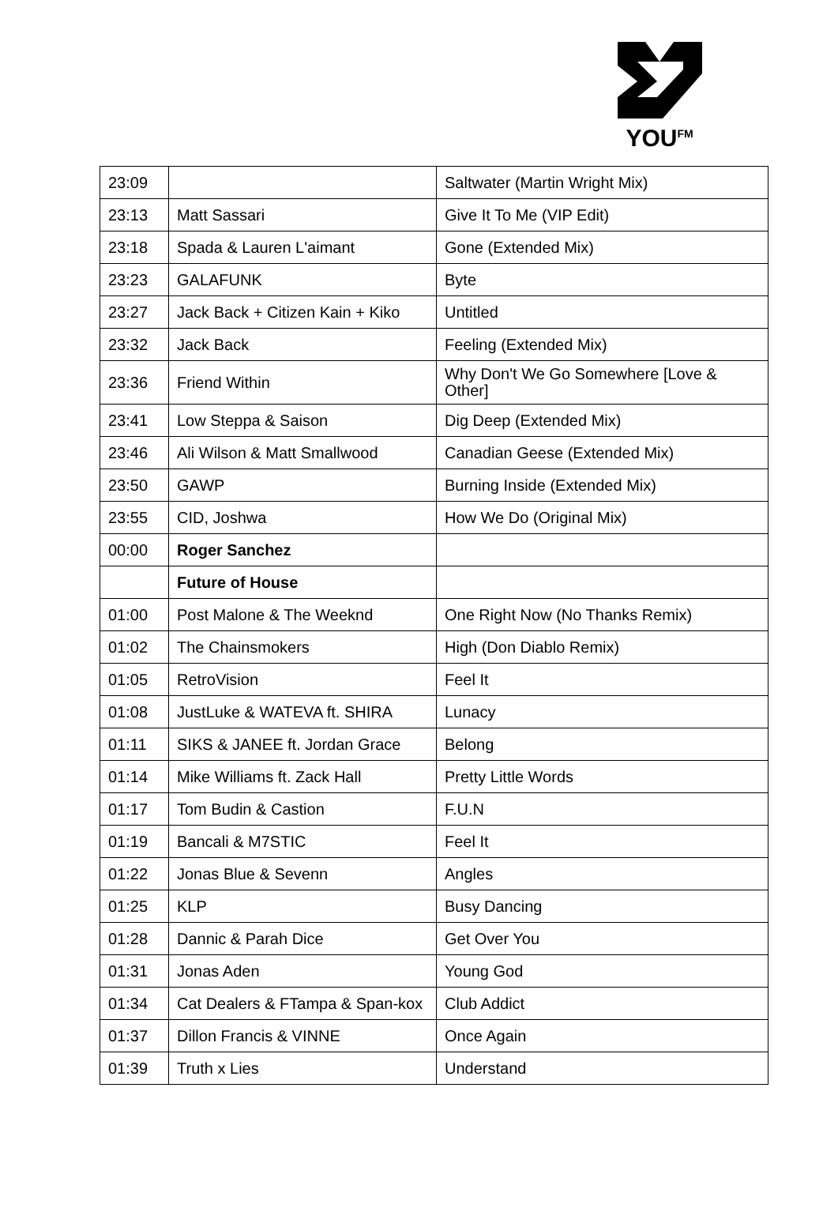YOU<sup>FM</sup>
| 23:09 | | Saltwater (Martin Wright Mix) |
| 23:13 | Matt Sassari | Give It To Me (VIP Edit) |
| 23:18 | Spada & Lauren L'aimant | Gone (Extended Mix) |
| 23:23 | GALAFUNK | Byte |
| 23:27 | Jack Back + Citizen Kain + Kiko | Untitled |
| 23:32 | Jack Back | Feeling (Extended Mix) |
| 23:36 | Friend Within | Why Don't We Go Somewhere [Love & Other] |
| 23:41 | Low Steppa & Saison | Dig Deep (Extended Mix) |
| 23:46 | Ali Wilson & Matt Smallwood | Canadian Geese (Extended Mix) |
| 23:50 | GAWP | Burning Inside (Extended Mix) |
| 23:55 | CID, Joshwa | How We Do (Original Mix) |
| 00:00 | Roger Sanchez | |
| | Future of House | |
| 01:00 | Post Malone & The Weeknd | One Right Now (No Thanks Remix) |
| 01:02 | The Chainsmokers | High (Don Diablo Remix) |
| 01:05 | RetroVision | Feel It |
| 01:08 | JustLuke & WATEVA ft. SHIRA | Lunacy |
| 01:11 | SIKS & JANEE ft. Jordan Grace | Belong |
| 01:14 | Mike Williams ft. Zack Hall | Pretty Little Words |
| 01:17 | Tom Budin & Castion | F.U.N |
| 01:19 | Bancali & M7STIC | Feel It |
| 01:22 | Jonas Blue & Sevenn | Angles |
| 01:25 | KLP | Busy Dancing |
| 01:28 | Dannic & Parah Dice | Get Over You |
| 01:31 | Jonas Aden | Young God |
| 01:34 | Cat Dealers & FTampa & Span-kox | Club Addict |
| 01:37 | Dillon Francis & VINNE | Once Again |
| 01:39 | Truth x Lies | Understand |